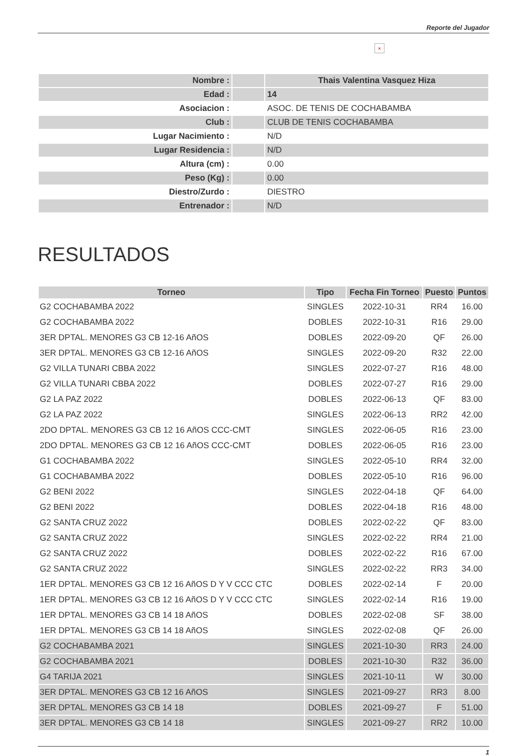Reporte del Jugador
×
| Nombre : | | Thais Valentina Vasquez Hiza |
| Edad : | | 14 |
| Asociacion : | | ASOC. DE TENIS DE COCHABAMBA |
| Club : | | CLUB DE TENIS COCHABAMBA |
| Lugar Nacimiento : | | N/D |
| Lugar Residencia : | | N/D |
| Altura (cm) : | | 0.00 |
| Peso (Kg) : | | 0.00 |
| Diestro/Zurdo : | | DIESTRO |
| Entrenador : | | N/D |
RESULTADOS
| Torneo | Tipo | Fecha Fin Torneo | Puesto | Puntos |
| --- | --- | --- | --- | --- |
| G2 COCHABAMBA 2022 | SINGLES | 2022-10-31 | RR4 | 16.00 |
| G2 COCHABAMBA 2022 | DOBLES | 2022-10-31 | R16 | 29.00 |
| 3ER DPTAL. MENORES G3 CB 12-16 AñOS | DOBLES | 2022-09-20 | QF | 26.00 |
| 3ER DPTAL. MENORES G3 CB 12-16 AñOS | SINGLES | 2022-09-20 | R32 | 22.00 |
| G2 VILLA TUNARI CBBA 2022 | SINGLES | 2022-07-27 | R16 | 48.00 |
| G2 VILLA TUNARI CBBA 2022 | DOBLES | 2022-07-27 | R16 | 29.00 |
| G2 LA PAZ 2022 | DOBLES | 2022-06-13 | QF | 83.00 |
| G2 LA PAZ 2022 | SINGLES | 2022-06-13 | RR2 | 42.00 |
| 2DO DPTAL. MENORES G3 CB 12 16 AñOS CCC-CMT | SINGLES | 2022-06-05 | R16 | 23.00 |
| 2DO DPTAL. MENORES G3 CB 12 16 AñOS CCC-CMT | DOBLES | 2022-06-05 | R16 | 23.00 |
| G1 COCHABAMBA 2022 | SINGLES | 2022-05-10 | RR4 | 32.00 |
| G1 COCHABAMBA 2022 | DOBLES | 2022-05-10 | R16 | 96.00 |
| G2 BENI 2022 | SINGLES | 2022-04-18 | QF | 64.00 |
| G2 BENI 2022 | DOBLES | 2022-04-18 | R16 | 48.00 |
| G2 SANTA CRUZ 2022 | DOBLES | 2022-02-22 | QF | 83.00 |
| G2 SANTA CRUZ 2022 | SINGLES | 2022-02-22 | RR4 | 21.00 |
| G2 SANTA CRUZ 2022 | DOBLES | 2022-02-22 | R16 | 67.00 |
| G2 SANTA CRUZ 2022 | SINGLES | 2022-02-22 | RR3 | 34.00 |
| 1ER DPTAL. MENORES G3 CB 12 16 AñOS D Y V CCC CTC | DOBLES | 2022-02-14 | F | 20.00 |
| 1ER DPTAL. MENORES G3 CB 12 16 AñOS D Y V CCC CTC | SINGLES | 2022-02-14 | R16 | 19.00 |
| 1ER DPTAL. MENORES G3 CB 14 18 AñOS | DOBLES | 2022-02-08 | SF | 38.00 |
| 1ER DPTAL. MENORES G3 CB 14 18 AñOS | SINGLES | 2022-02-08 | QF | 26.00 |
| G2 COCHABAMBA 2021 | SINGLES | 2021-10-30 | RR3 | 24.00 |
| G2 COCHABAMBA 2021 | DOBLES | 2021-10-30 | R32 | 36.00 |
| G4 TARIJA 2021 | SINGLES | 2021-10-11 | W | 30.00 |
| 3ER DPTAL. MENORES G3 CB 12 16 AñOS | SINGLES | 2021-09-27 | RR3 | 8.00 |
| 3ER DPTAL. MENORES G3 CB 14 18 | DOBLES | 2021-09-27 | F | 51.00 |
| 3ER DPTAL. MENORES G3 CB 14 18 | SINGLES | 2021-09-27 | RR2 | 10.00 |
1